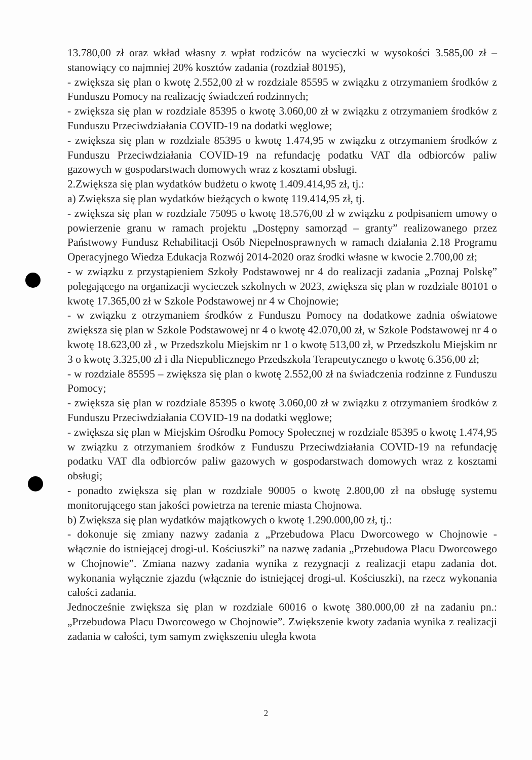13.780,00 zł oraz wkład własny z wpłat rodziców na wycieczki w wysokości 3.585,00 zł – stanowiący co najmniej 20% kosztów zadania (rozdział 80195),
- zwiększa się plan o kwotę 2.552,00 zł w rozdziale 85595 w związku z otrzymaniem środków z Funduszu Pomocy na realizację świadczeń rodzinnych;
- zwiększa się plan w rozdziale 85395 o kwotę 3.060,00 zł w związku z otrzymaniem środków z Funduszu Przeciwdziałania COVID-19 na dodatki węglowe;
- zwiększa się plan w rozdziale 85395 o kwotę 1.474,95 w związku z otrzymaniem środków z Funduszu Przeciwdziałania COVID-19 na refundację podatku VAT dla odbiorców paliw gazowych w gospodarstwach domowych wraz z kosztami obsługi.
2.Zwiększa się plan wydatków budżetu o kwotę 1.409.414,95 zł, tj.:
a) Zwiększa się plan wydatków bieżących o kwotę 119.414,95 zł, tj.
- zwiększa się plan w rozdziale 75095 o kwotę 18.576,00 zł w związku z podpisaniem umowy o powierzenie granu w ramach projektu „Dostępny samorząd – granty” realizowanego przez Państwowy Fundusz Rehabilitacji Osób Niepełnosprawnych w ramach działania 2.18 Programu Operacyjnego Wiedza Edukacja Rozwój 2014-2020 oraz środki własne w kwocie 2.700,00 zł;
- w związku z przystąpieniem Szkoły Podstawowej nr 4 do realizacji zadania „Poznaj Polskę” polegającego na organizacji wycieczek szkolnych w 2023, zwiększa się plan w rozdziale 80101 o kwotę 17.365,00 zł w Szkole Podstawowej nr 4 w Chojnowie;
- w związku z otrzymaniem środków z Funduszu Pomocy na dodatkowe zadnia oświatowe zwiększa się plan w Szkole Podstawowej nr 4 o kwotę 42.070,00 zł, w Szkole Podstawowej nr 4 o kwotę 18.623,00 zł , w Przedszkolu Miejskim nr 1 o kwotę 513,00 zł, w Przedszkolu Miejskim nr 3 o kwotę 3.325,00 zł i dla Niepublicznego Przedszkola Terapeutycznego o kwotę 6.356,00 zł;
- w rozdziale 85595 – zwiększa się plan o kwotę 2.552,00 zł na świadczenia rodzinne z Funduszu Pomocy;
- zwiększa się plan w rozdziale 85395 o kwotę 3.060,00 zł w związku z otrzymaniem środków z Funduszu Przeciwdziałania COVID-19 na dodatki węglowe;
- zwiększa się plan w Miejskim Ośrodku Pomocy Społecznej w rozdziale 85395 o kwotę 1.474,95 w związku z otrzymaniem środków z Funduszu Przeciwdziałania COVID-19 na refundację podatku VAT dla odbiorców paliw gazowych w gospodarstwach domowych wraz z kosztami obsługi;
- ponadto zwiększa się plan w rozdziale 90005 o kwotę 2.800,00 zł na obsługę systemu monitorującego stan jakości powietrza na terenie miasta Chojnowa.
b) Zwiększa się plan wydatków majątkowych o kwotę 1.290.000,00 zł, tj.:
- dokonuje się zmiany nazwy zadania z „Przebudowa Placu Dworcowego w Chojnowie - włącznie do istniejącej drogi-ul. Kościuszki” na nazwę zadania „Przebudowa Placu Dworcowego w Chojnowie”. Zmiana nazwy zadania wynika z rezygnacji z realizacji etapu zadania dot. wykonania wyłącznie zjazdu (włącznie do istniejącej drogi-ul. Kościuszki), na rzecz wykonania całości zadania.
Jednocześnie zwiększa się plan w rozdziale 60016 o kwotę 380.000,00 zł na zadaniu pn.: „Przebudowa Placu Dworcowego w Chojnowie”. Zwiększenie kwoty zadania wynika z realizacji zadania w całości, tym samym zwiększeniu uległa kwota
2